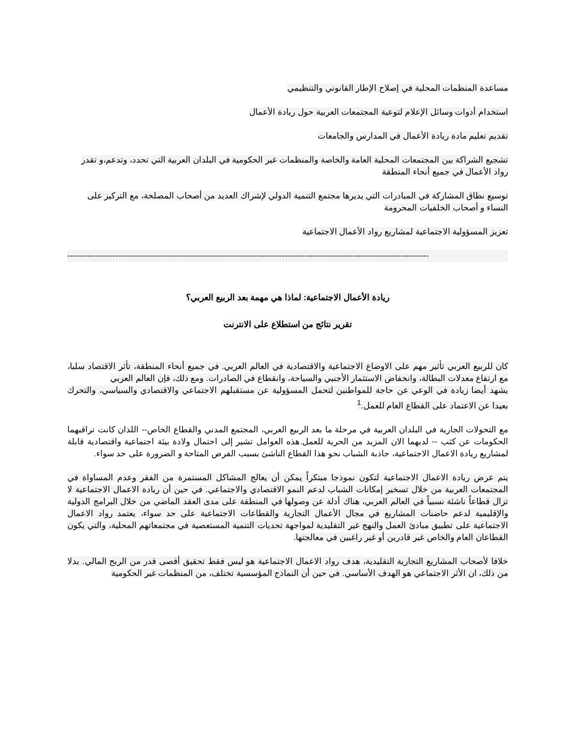مساعدة المنظمات المحلية في إصلاح الإطار القانوني والتنظيمي
استخدام أدوات وسائل الإعلام لتوعية المجتمعات العربية حول ريادة الأعمال
تقديم تعليم مادة ريادة الأعمال في المدارس والجامعات
تشجيع الشراكة بين المجتمعات المحلية العامة والخاصة والمنظمات غير الحكومية في البلدان العربية التي تحدد، وتدعم،و تقدر رواد الأعمال في جميع أنحاء المنطقة
توسيع نطاق المشاركة في المبادرات التي يديرها مجتمع التنمية الدولي لإشراك العديد من أصحاب المصلحة، مع التركيز على النساء و أصحاب الخلفيات المحرومة
تعزيز المسؤولية الاجتماعية لمشاريع رواد الأعمال الاجتماعية
--------------------------------------------------------------------------------------------------------------------------------
ريادة الأعمال الاجتماعية: لماذا هي مهمة بعد الربيع العربي؟
تقرير نتائج من استطلاع على الانترنت
كان للربيع العربي تأثير مهم على الاوضاع الاجتماعية والاقتصادية في العالم العربي. في جميع أنحاء المنطقة، تأثر الاقتصاد سلبا، مع ارتفاع معدلات البطالة، وانخفاض الاستثمار الأجنبي والسياحة، وانقطاع في الصادرات. ومع ذلك، فإن العالم العربي
يشهد أيضا زيادة في الوعي عن حاجة للمواطنين لتحمل المسؤولية عن مستقبلهم الاجتماعي والاقتصادي والسياسي، والتحرك بعيدا عن الاعتماد على القطاع العام للعمل.<sup>1</sup>
مع التحولات الجارية في البلدان العربية في مرحلة ما بعد الربيع العربي، المجتمع المدني والقطاع الخاص-- اللذان كانت تراقبهما الحكومات عن كثب -- لديهما الان المزيد من الحرية للعمل.هذه العوامل تشير إلى احتمال ولادة بيئة اجتماعية واقتصادية قابلة لمشاريع ريادة الاعمال الاجتماعية، جاذبة الشباب نحو هذا القطاع الناشئ بسبب الفرص المتاحة و الضرورة على حد سواء.
يتم عرض ريادة الاعمال الاجتماعية لتكون نموذجا مبتكراً يمكن أن يعالج المشاكل المستمرة من الفقر وعدم المساواة في المجتمعات العربية من خلال تسخير إمكانات الشباب لدعم النمو الاقتصادي والاجتماعي. في حين أن ريادة الاعمال الاجتماعية لا تزال قطاعاً ناشئة نسبياً في العالم العربي، هناك أدلة عن وصولها في المنطقة على مدى العقد الماضي من خلال البرامج الدولية والإقليمية لدعم حاضنات المشاريع في مجال الأعمال التجارية والقطاعات الاجتماعية على حد سواء، يعتمد رواد الاعمال الاجتماعية على تطبيق مبادئ العمل والنهج غير التقليدية لمواجهة تحديات التنمية المستعصية في مجتمعاتهم المحلية، والتي يكون القطاعان العام والخاص غير قادرين أو غير راغبين في معالجتها.
خلافا لأصحاب المشاريع التجارية التقليدية، هدف رواد الاعمال الاجتماعية هو ليس فقط تحقيق أقصى قدر من الربح المالي. بدلا من ذلك، ان الأثر الاجتماعي هو الهدف الأساسي. في حين أن النماذج المؤسسية تختلف، من المنظمات غير الحكومية